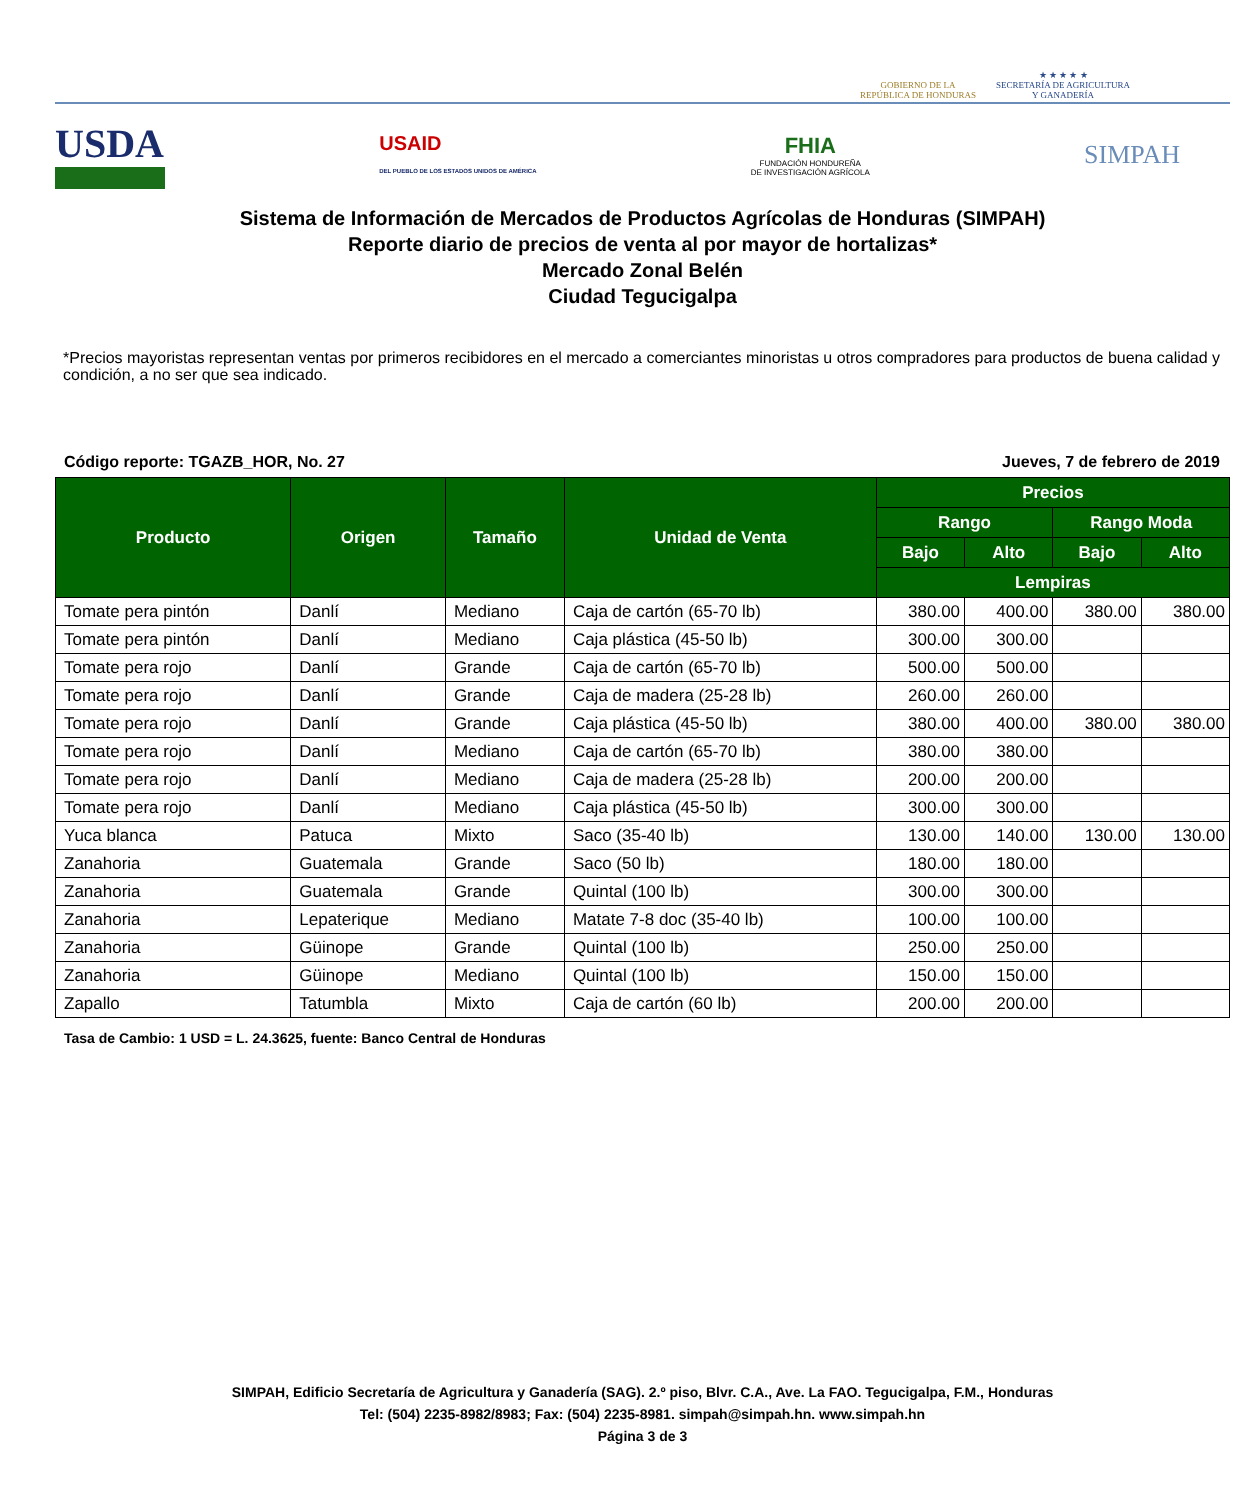GOBIERNO DE LA
REPÚBLICA DE HONDURAS
★ ★ ★ ★ ★
SECRETARÍA DE AGRICULTURA
Y GANADERÍA
USDA
USAID
DEL PUEBLO DE LOS ESTADOS UNIDOS DE AMÉRICA
FHIA
FUNDACIÓN HONDUREÑA
DE INVESTIGACIÓN AGRÍCOLA
SIMPAH
Sistema de Información de Mercados de Productos Agrícolas de Honduras (SIMPAH)
Reporte diario de precios de venta al por mayor de hortalizas*
Mercado Zonal Belén
Ciudad Tegucigalpa
*Precios mayoristas representan ventas por primeros recibidores en el mercado a comerciantes minoristas u otros compradores para productos de buena calidad y condición, a no ser que sea indicado.
Código reporte: TGAZB_HOR, No. 27 Jueves, 7 de febrero de 2019
| Producto | Origen | Tamaño | Unidad de Venta | Precios | | | |
| --- | --- | --- | --- | --- | --- | --- | --- |
| | | | | Rango | | Rango Moda | |
| | | | | Bajo | Alto | Bajo | Alto |
| | | | | Lempiras | | | |
| Tomate pera pintón | Danlí | Mediano | Caja de cartón (65-70 lb) | 380.00 | 400.00 | 380.00 | 380.00 |
| Tomate pera pintón | Danlí | Mediano | Caja plástica (45-50 lb) | 300.00 | 300.00 | | |
| Tomate pera rojo | Danlí | Grande | Caja de cartón (65-70 lb) | 500.00 | 500.00 | | |
| Tomate pera rojo | Danlí | Grande | Caja de madera (25-28 lb) | 260.00 | 260.00 | | |
| Tomate pera rojo | Danlí | Grande | Caja plástica (45-50 lb) | 380.00 | 400.00 | 380.00 | 380.00 |
| Tomate pera rojo | Danlí | Mediano | Caja de cartón (65-70 lb) | 380.00 | 380.00 | | |
| Tomate pera rojo | Danlí | Mediano | Caja de madera (25-28 lb) | 200.00 | 200.00 | | |
| Tomate pera rojo | Danlí | Mediano | Caja plástica (45-50 lb) | 300.00 | 300.00 | | |
| Yuca blanca | Patuca | Mixto | Saco (35-40 lb) | 130.00 | 140.00 | 130.00 | 130.00 |
| Zanahoria | Guatemala | Grande | Saco (50 lb) | 180.00 | 180.00 | | |
| Zanahoria | Guatemala | Grande | Quintal (100 lb) | 300.00 | 300.00 | | |
| Zanahoria | Lepaterique | Mediano | Matate 7-8 doc (35-40 lb) | 100.00 | 100.00 | | |
| Zanahoria | Güinope | Grande | Quintal (100 lb) | 250.00 | 250.00 | | |
| Zanahoria | Güinope | Mediano | Quintal (100 lb) | 150.00 | 150.00 | | |
| Zapallo | Tatumbla | Mixto | Caja de cartón (60 lb) | 200.00 | 200.00 | | |
Tasa de Cambio: 1 USD = L. 24.3625, fuente: Banco Central de Honduras
SIMPAH, Edificio Secretaría de Agricultura y Ganadería (SAG). 2.º piso, Blvr. C.A., Ave. La FAO. Tegucigalpa, F.M., Honduras
Tel: (504) 2235-8982/8983; Fax: (504) 2235-8981. simpah@simpah.hn. www.simpah.hn
Página 3 de 3